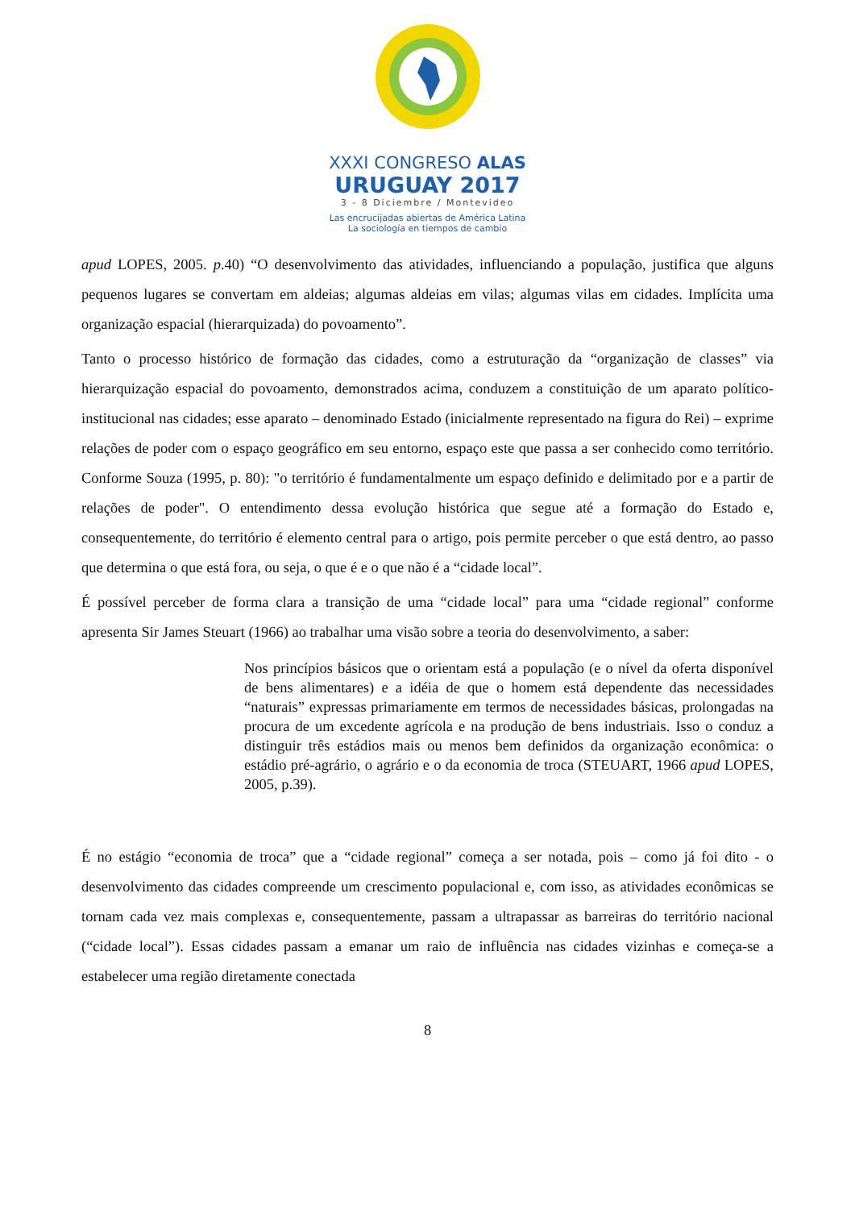XXXI CONGRESO ALAS
URUGUAY 2017
3 - 8 Diciembre / Montevideo
Las encrucijadas abiertas de América Latina
La sociología en tiempos de cambio
apud LOPES, 2005. p.40) “O desenvolvimento das atividades, influenciando a população, justifica que alguns pequenos lugares se convertam em aldeias; algumas aldeias em vilas; algumas vilas em cidades. Implícita uma organização espacial (hierarquizada) do povoamento”.
Tanto o processo histórico de formação das cidades, como a estruturação da “organização de classes” via hierarquização espacial do povoamento, demonstrados acima, conduzem a constituição de um aparato político-institucional nas cidades; esse aparato – denominado Estado (inicialmente representado na figura do Rei) – exprime relações de poder com o espaço geográfico em seu entorno, espaço este que passa a ser conhecido como território. Conforme Souza (1995, p. 80): "o território é fundamentalmente um espaço definido e delimitado por e a partir de relações de poder". O entendimento dessa evolução histórica que segue até a formação do Estado e, consequentemente, do território é elemento central para o artigo, pois permite perceber o que está dentro, ao passo que determina o que está fora, ou seja, o que é e o que não é a “cidade local”.
É possível perceber de forma clara a transição de uma “cidade local” para uma “cidade regional” conforme apresenta Sir James Steuart (1966) ao trabalhar uma visão sobre a teoria do desenvolvimento, a saber:
Nos princípios básicos que o orientam está a população (e o nível da oferta disponível de bens alimentares) e a idéia de que o homem está dependente das necessidades “naturais” expressas primariamente em termos de necessidades básicas, prolongadas na procura de um excedente agrícola e na produção de bens industriais. Isso o conduz a distinguir três estádios mais ou menos bem definidos da organização econômica: o estádio pré-agrário, o agrário e o da economia de troca (STEUART, 1966 apud LOPES, 2005, p.39).
É no estágio “economia de troca” que a “cidade regional” começa a ser notada, pois – como já foi dito - o desenvolvimento das cidades compreende um crescimento populacional e, com isso, as atividades econômicas se tornam cada vez mais complexas e, consequentemente, passam a ultrapassar as barreiras do território nacional (“cidade local”). Essas cidades passam a emanar um raio de influência nas cidades vizinhas e começa-se a estabelecer uma região diretamente conectada
8